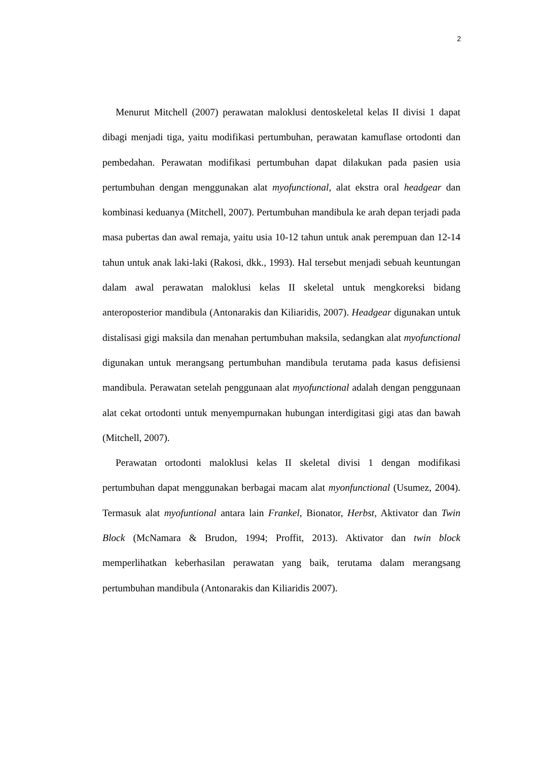2
Menurut Mitchell (2007) perawatan maloklusi dentoskeletal kelas II divisi 1 dapat dibagi menjadi tiga, yaitu modifikasi pertumbuhan, perawatan kamuflase ortodonti dan pembedahan. Perawatan modifikasi pertumbuhan dapat dilakukan pada pasien usia pertumbuhan dengan menggunakan alat myofunctional, alat ekstra oral headgear dan kombinasi keduanya (Mitchell, 2007). Pertumbuhan mandibula ke arah depan terjadi pada masa pubertas dan awal remaja, yaitu usia 10-12 tahun untuk anak perempuan dan 12-14 tahun untuk anak laki-laki (Rakosi, dkk., 1993). Hal tersebut menjadi sebuah keuntungan dalam awal perawatan maloklusi kelas II skeletal untuk mengkoreksi bidang anteroposterior mandibula (Antonarakis dan Kiliaridis, 2007). Headgear digunakan untuk distalisasi gigi maksila dan menahan pertumbuhan maksila, sedangkan alat myofunctional digunakan untuk merangsang pertumbuhan mandibula terutama pada kasus defisiensi mandibula. Perawatan setelah penggunaan alat myofunctional adalah dengan penggunaan alat cekat ortodonti untuk menyempurnakan hubungan interdigitasi gigi atas dan bawah (Mitchell, 2007).
Perawatan ortodonti maloklusi kelas II skeletal divisi 1 dengan modifikasi pertumbuhan dapat menggunakan berbagai macam alat myonfunctional (Usumez, 2004). Termasuk alat myofuntional antara lain Frankel, Bionator, Herbst, Aktivator dan Twin Block (McNamara & Brudon, 1994; Proffit, 2013). Aktivator dan twin block memperlihatkan keberhasilan perawatan yang baik, terutama dalam merangsang pertumbuhan mandibula (Antonarakis dan Kiliaridis 2007).